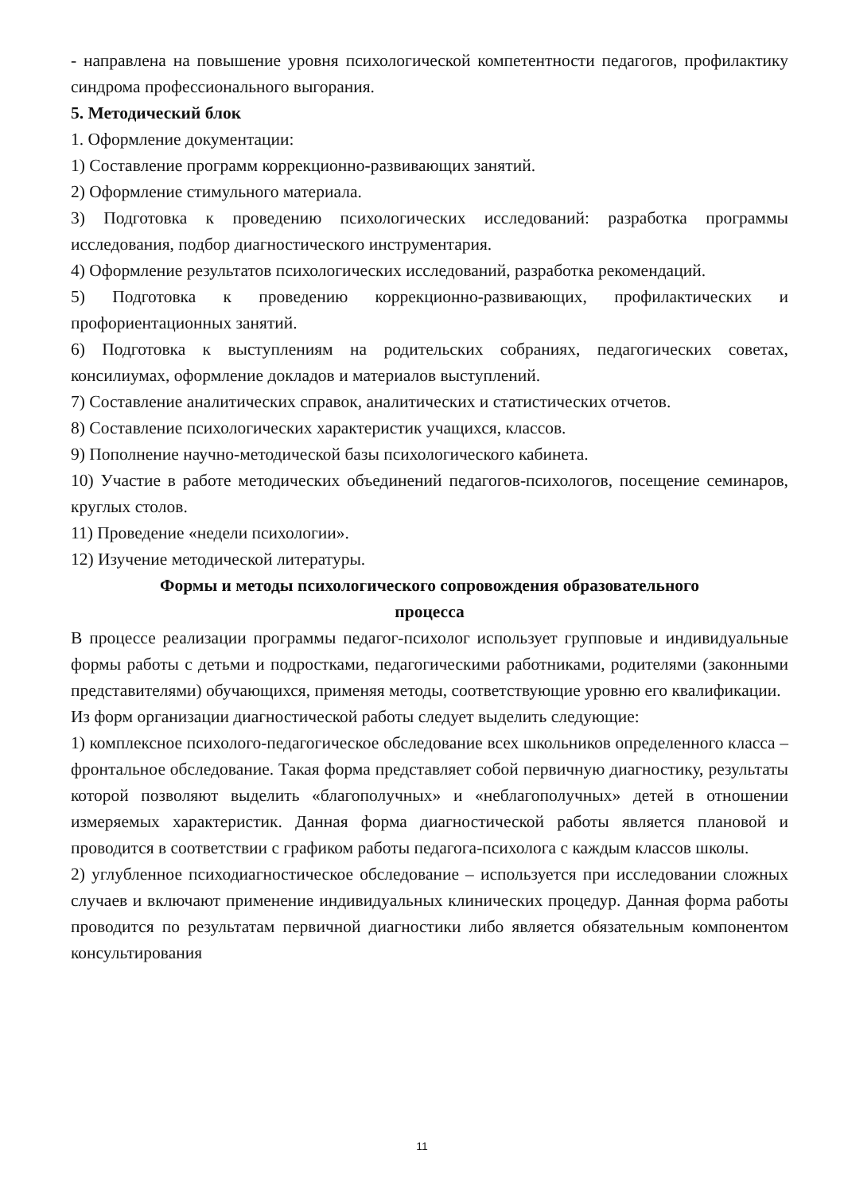- направлена на повышение уровня психологической компетентности педагогов, профилактику синдрома профессионального выгорания.
5. Методический блок
1. Оформление документации:
1) Составление программ коррекционно-развивающих занятий.
2) Оформление стимульного материала.
3) Подготовка к проведению психологических исследований: разработка программы исследования, подбор диагностического инструментария.
4) Оформление результатов психологических исследований, разработка рекомендаций.
5) Подготовка к проведению коррекционно-развивающих, профилактических и профориентационных занятий.
6) Подготовка к выступлениям на родительских собраниях, педагогических советах, консилиумах, оформление докладов и материалов выступлений.
7) Составление аналитических справок, аналитических и статистических отчетов.
8) Составление психологических характеристик учащихся, классов.
9) Пополнение научно-методической базы психологического кабинета.
10) Участие в работе методических объединений педагогов-психологов, посещение семинаров, круглых столов.
11) Проведение «недели психологии».
12) Изучение методической литературы.
Формы и методы психологического сопровождения образовательного
процесса
В процессе реализации программы педагог-психолог использует групповые и индивидуальные формы работы с детьми и подростками, педагогическими работниками, родителями (законными представителями) обучающихся, применяя методы, соответствующие уровню его квалификации.
Из форм организации диагностической работы следует выделить следующие:
1) комплексное психолого-педагогическое обследование всех школьников определенного класса – фронтальное обследование. Такая форма представляет собой первичную диагностику, результаты которой позволяют выделить «благополучных» и «неблагополучных» детей в отношении измеряемых характеристик. Данная форма диагностической работы является плановой и проводится в соответствии с графиком работы педагога-психолога с каждым классов школы.
2) углубленное психодиагностическое обследование – используется при исследовании сложных случаев и включают применение индивидуальных клинических процедур. Данная форма работы проводится по результатам первичной диагностики либо является обязательным компонентом консультирования
11